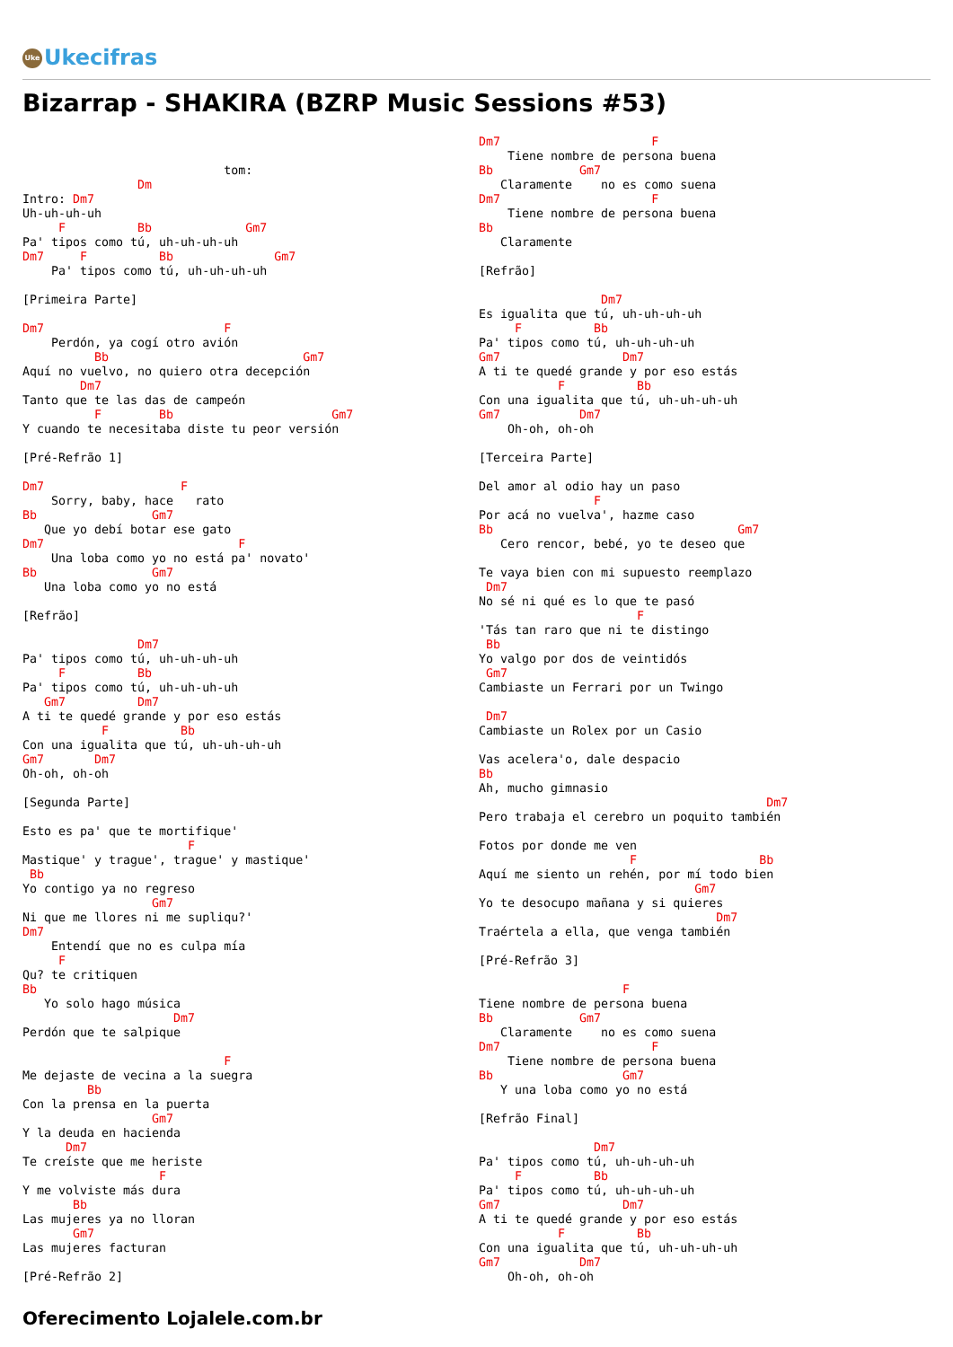Uke Ukecifras
Bizarrap - SHAKIRA (BZRP Music Sessions #53)
                            tom:
                Dm
Intro: Dm7
Uh-uh-uh-uh
     F          Bb             Gm7
Pa' tipos como tú, uh-uh-uh-uh
Dm7     F          Bb              Gm7
    Pa' tipos como tú, uh-uh-uh-uh

[Primeira Parte]

Dm7                         F
    Perdón, ya cogí otro avión
          Bb                           Gm7
Aquí no vuelvo, no quiero otra decepción
        Dm7
Tanto que te las das de campeón
          F        Bb                      Gm7
Y cuando te necesitaba diste tu peor versión

[Pré-Refrão 1]

Dm7                   F
    Sorry, baby, hace   rato
Bb                Gm7
   Que yo debí botar ese gato
Dm7                           F
    Una loba como yo no está pa' novato'
Bb                Gm7
   Una loba como yo no está

[Refrão]

                Dm7
Pa' tipos como tú, uh-uh-uh-uh
     F          Bb
Pa' tipos como tú, uh-uh-uh-uh
   Gm7          Dm7
A ti te quedé grande y por eso estás
           F          Bb
Con una igualita que tú, uh-uh-uh-uh
Gm7       Dm7
Oh-oh, oh-oh

[Segunda Parte]

Esto es pa' que te mortifique'
                       F
Mastique' y trague', trague' y mastique'
 Bb
Yo contigo ya no regreso
                  Gm7
Ni que me llores ni me supliqu?'
Dm7
    Entendí que no es culpa mía
     F
Qu? te critiquen
Bb
   Yo solo hago música
                     Dm7
Perdón que te salpique

                            F
Me dejaste de vecina a la suegra
         Bb
Con la prensa en la puerta
                  Gm7
Y la deuda en hacienda
      Dm7
Te creíste que me heriste
                   F
Y me volviste más dura
       Bb
Las mujeres ya no lloran
       Gm7
Las mujeres facturan

[Pré-Refrão 2]
Dm7                     F
    Tiene nombre de persona buena
Bb            Gm7
   Claramente    no es como suena
Dm7                     F
    Tiene nombre de persona buena
Bb
   Claramente

[Refrão]

                 Dm7
Es igualita que tú, uh-uh-uh-uh
     F          Bb
Pa' tipos como tú, uh-uh-uh-uh
Gm7                 Dm7
A ti te quedé grande y por eso estás
           F          Bb
Con una igualita que tú, uh-uh-uh-uh
Gm7           Dm7
    Oh-oh, oh-oh

[Terceira Parte]

Del amor al odio hay un paso
                F
Por acá no vuelva', hazme caso
Bb                                  Gm7
   Cero rencor, bebé, yo te deseo que

Te vaya bien con mi supuesto reemplazo
 Dm7
No sé ni qué es lo que te pasó
                      F
'Tás tan raro que ni te distingo
 Bb
Yo valgo por dos de veintidós
 Gm7
Cambiaste un Ferrari por un Twingo

 Dm7
Cambiaste un Rolex por un Casio

Vas acelera'o, dale despacio
Bb
Ah, mucho gimnasio
                                        Dm7
Pero trabaja el cerebro un poquito también

Fotos por donde me ven
                     F                 Bb
Aquí me siento un rehén, por mí todo bien
                              Gm7
Yo te desocupo mañana y si quieres
                                 Dm7
Traértela a ella, que venga también

[Pré-Refrão 3]

                    F
Tiene nombre de persona buena
Bb            Gm7
   Claramente    no es como suena
Dm7                     F
    Tiene nombre de persona buena
Bb                  Gm7
   Y una loba como yo no está

[Refrão Final]

                Dm7
Pa' tipos como tú, uh-uh-uh-uh
     F          Bb
Pa' tipos como tú, uh-uh-uh-uh
Gm7                 Dm7
A ti te quedé grande y por eso estás
           F          Bb
Con una igualita que tú, uh-uh-uh-uh
Gm7           Dm7
    Oh-oh, oh-oh
Oferecimento Lojalele.com.br